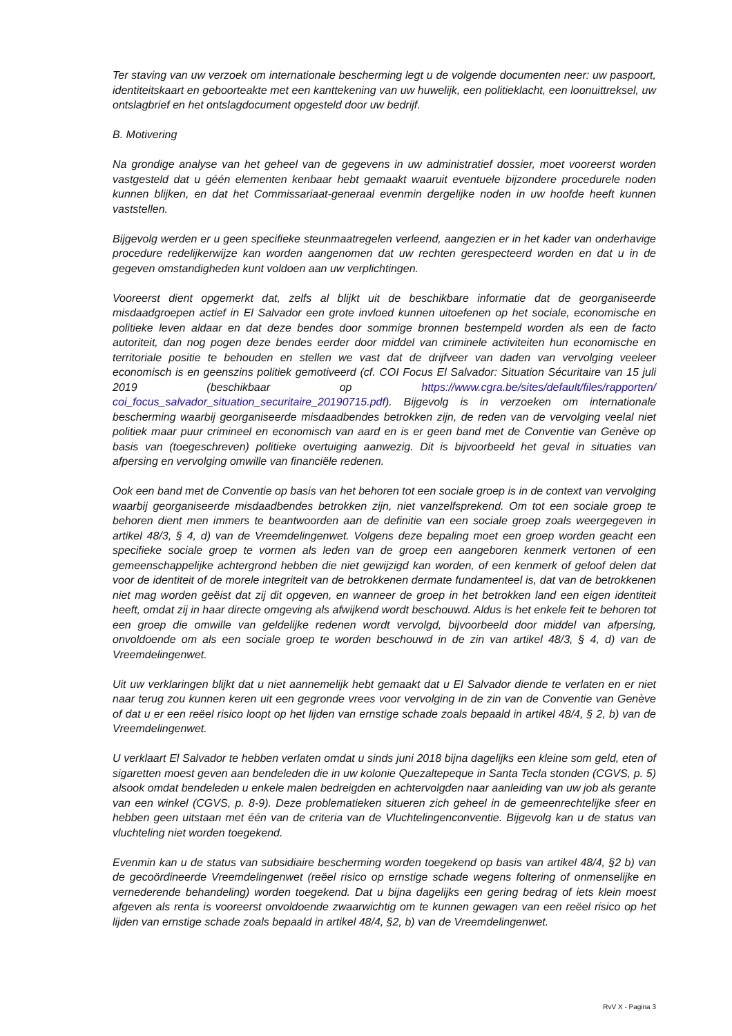Ter staving van uw verzoek om internationale bescherming legt u de volgende documenten neer: uw paspoort, identiteitskaart en geboorteakte met een kanttekening van uw huwelijk, een politieklacht, een loonuittreksel, uw ontslagbrief en het ontslagdocument opgesteld door uw bedrijf.
B. Motivering
Na grondige analyse van het geheel van de gegevens in uw administratief dossier, moet vooreerst worden vastgesteld dat u géén elementen kenbaar hebt gemaakt waaruit eventuele bijzondere procedurele noden kunnen blijken, en dat het Commissariaat-generaal evenmin dergelijke noden in uw hoofde heeft kunnen vaststellen.
Bijgevolg werden er u geen specifieke steunmaatregelen verleend, aangezien er in het kader van onderhavige procedure redelijkerwijze kan worden aangenomen dat uw rechten gerespecteerd worden en dat u in de gegeven omstandigheden kunt voldoen aan uw verplichtingen.
Vooreerst dient opgemerkt dat, zelfs al blijkt uit de beschikbare informatie dat de georganiseerde misdaadgroepen actief in El Salvador een grote invloed kunnen uitoefenen op het sociale, economische en politieke leven aldaar en dat deze bendes door sommige bronnen bestempeld worden als een de facto autoriteit, dan nog pogen deze bendes eerder door middel van criminele activiteiten hun economische en territoriale positie te behouden en stellen we vast dat de drijfveer van daden van vervolging veeleer economisch is en geenszins politiek gemotiveerd (cf. COI Focus El Salvador: Situation Sécuritaire van 15 juli 2019 (beschikbaar op https://www.cgra.be/sites/default/files/rapporten/ coi_focus_salvador_situation_securitaire_20190715.pdf). Bijgevolg is in verzoeken om internationale bescherming waarbij georganiseerde misdaadbendes betrokken zijn, de reden van de vervolging veelal niet politiek maar puur crimineel en economisch van aard en is er geen band met de Conventie van Genève op basis van (toegeschreven) politieke overtuiging aanwezig. Dit is bijvoorbeeld het geval in situaties van afpersing en vervolging omwille van financiële redenen.
Ook een band met de Conventie op basis van het behoren tot een sociale groep is in de context van vervolging waarbij georganiseerde misdaadbendes betrokken zijn, niet vanzelfsprekend. Om tot een sociale groep te behoren dient men immers te beantwoorden aan de definitie van een sociale groep zoals weergegeven in artikel 48/3, § 4, d) van de Vreemdelingenwet. Volgens deze bepaling moet een groep worden geacht een specifieke sociale groep te vormen als leden van de groep een aangeboren kenmerk vertonen of een gemeenschappelijke achtergrond hebben die niet gewijzigd kan worden, of een kenmerk of geloof delen dat voor de identiteit of de morele integriteit van de betrokkenen dermate fundamenteel is, dat van de betrokkenen niet mag worden geëist dat zij dit opgeven, en wanneer de groep in het betrokken land een eigen identiteit heeft, omdat zij in haar directe omgeving als afwijkend wordt beschouwd. Aldus is het enkele feit te behoren tot een groep die omwille van geldelijke redenen wordt vervolgd, bijvoorbeeld door middel van afpersing, onvoldoende om als een sociale groep te worden beschouwd in de zin van artikel 48/3, § 4, d) van de Vreemdelingenwet.
Uit uw verklaringen blijkt dat u niet aannemelijk hebt gemaakt dat u El Salvador diende te verlaten en er niet naar terug zou kunnen keren uit een gegronde vrees voor vervolging in de zin van de Conventie van Genève of dat u er een reëel risico loopt op het lijden van ernstige schade zoals bepaald in artikel 48/4, § 2, b) van de Vreemdelingenwet.
U verklaart El Salvador te hebben verlaten omdat u sinds juni 2018 bijna dagelijks een kleine som geld, eten of sigaretten moest geven aan bendeleden die in uw kolonie Quezaltepeque in Santa Tecla stonden (CGVS, p. 5) alsook omdat bendeleden u enkele malen bedreigden en achtervolgden naar aanleiding van uw job als gerante van een winkel (CGVS, p. 8-9). Deze problematieken situeren zich geheel in de gemeenrechtelijke sfeer en hebben geen uitstaan met één van de criteria van de Vluchtelingenconventie. Bijgevolg kan u de status van vluchteling niet worden toegekend.
Evenmin kan u de status van subsidiaire bescherming worden toegekend op basis van artikel 48/4, §2 b) van de gecoördineerde Vreemdelingenwet (reëel risico op ernstige schade wegens foltering of onmenselijke en vernederende behandeling) worden toegekend. Dat u bijna dagelijks een gering bedrag of iets klein moest afgeven als renta is vooreerst onvoldoende zwaarwichtig om te kunnen gewagen van een reëel risico op het lijden van ernstige schade zoals bepaald in artikel 48/4, §2, b) van de Vreemdelingenwet.
RvV X - Pagina 3